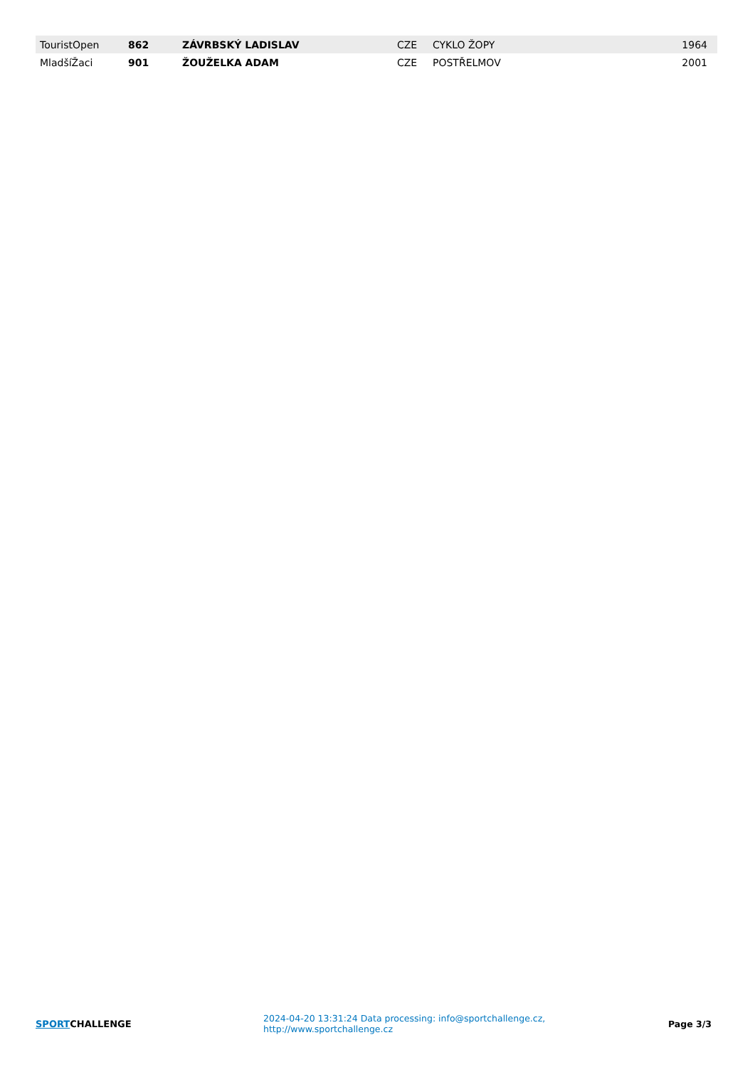| TouristOpen | 862 | ZÁVRBSKÝ LADISLAV | CZE | CYKLO ŽOPY | 1964 |
| MladšíŽaci | 901 | ŽOUŽELKA ADAM | CZE | POSTŘELMOV | 2001 |
SPORTCHALLENGE
2024-04-20 13:31:24 Data processing: info@sportchallenge.cz, http://www.sportchallenge.cz
Page 3/3